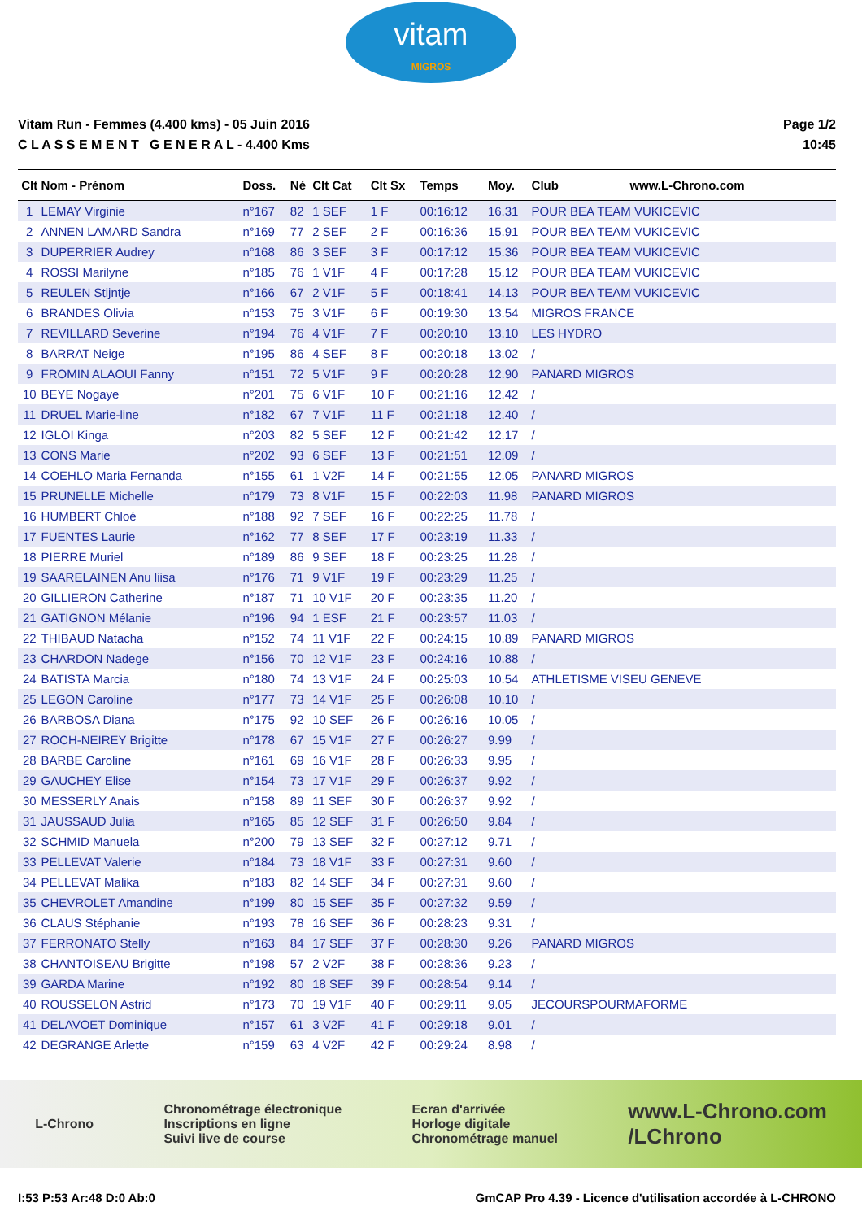vitam
MIGROS
Vitam Run - Femmes (4.400 kms) - 05 Juin 2016
C L A S S E M E N T G E N E R A L - 4.400 Kms
Page 1/2
10:45
| Clt | Nom - Prénom | Doss. | Né | Clt Cat | Clt Sx | Temps | Moy. | Club www.L-Chrono.com |
| --- | --- | --- | --- | --- | --- | --- | --- | --- |
| 1 | LEMAY Virginie | n°167 | 82 | 1 SEF | 1 F | 00:16:12 | 16.31 | POUR BEA TEAM VUKICEVIC |
| 2 | ANNEN LAMARD Sandra | n°169 | 77 | 2 SEF | 2 F | 00:16:36 | 15.91 | POUR BEA TEAM VUKICEVIC |
| 3 | DUPERRIER Audrey | n°168 | 86 | 3 SEF | 3 F | 00:17:12 | 15.36 | POUR BEA TEAM VUKICEVIC |
| 4 | ROSSI Marilyne | n°185 | 76 | 1 V1F | 4 F | 00:17:28 | 15.12 | POUR BEA TEAM VUKICEVIC |
| 5 | REULEN Stijntje | n°166 | 67 | 2 V1F | 5 F | 00:18:41 | 14.13 | POUR BEA TEAM VUKICEVIC |
| 6 | BRANDES Olivia | n°153 | 75 | 3 V1F | 6 F | 00:19:30 | 13.54 | MIGROS FRANCE |
| 7 | REVILLARD Severine | n°194 | 76 | 4 V1F | 7 F | 00:20:10 | 13.10 | LES HYDRO |
| 8 | BARRAT Neige | n°195 | 86 | 4 SEF | 8 F | 00:20:18 | 13.02 | / |
| 9 | FROMIN ALAOUI Fanny | n°151 | 72 | 5 V1F | 9 F | 00:20:28 | 12.90 | PANARD MIGROS |
| 10 | BEYE Nogaye | n°201 | 75 | 6 V1F | 10 F | 00:21:16 | 12.42 | / |
| 11 | DRUEL Marie-line | n°182 | 67 | 7 V1F | 11 F | 00:21:18 | 12.40 | / |
| 12 | IGLOI Kinga | n°203 | 82 | 5 SEF | 12 F | 00:21:42 | 12.17 | / |
| 13 | CONS Marie | n°202 | 93 | 6 SEF | 13 F | 00:21:51 | 12.09 | / |
| 14 | COEHLO Maria Fernanda | n°155 | 61 | 1 V2F | 14 F | 00:21:55 | 12.05 | PANARD MIGROS |
| 15 | PRUNELLE Michelle | n°179 | 73 | 8 V1F | 15 F | 00:22:03 | 11.98 | PANARD MIGROS |
| 16 | HUMBERT Chloé | n°188 | 92 | 7 SEF | 16 F | 00:22:25 | 11.78 | / |
| 17 | FUENTES Laurie | n°162 | 77 | 8 SEF | 17 F | 00:23:19 | 11.33 | / |
| 18 | PIERRE Muriel | n°189 | 86 | 9 SEF | 18 F | 00:23:25 | 11.28 | / |
| 19 | SAARELAINEN Anu liisa | n°176 | 71 | 9 V1F | 19 F | 00:23:29 | 11.25 | / |
| 20 | GILLIERON Catherine | n°187 | 71 | 10 V1F | 20 F | 00:23:35 | 11.20 | / |
| 21 | GATIGNON Mélanie | n°196 | 94 | 1 ESF | 21 F | 00:23:57 | 11.03 | / |
| 22 | THIBAUD Natacha | n°152 | 74 | 11 V1F | 22 F | 00:24:15 | 10.89 | PANARD MIGROS |
| 23 | CHARDON Nadege | n°156 | 70 | 12 V1F | 23 F | 00:24:16 | 10.88 | / |
| 24 | BATISTA Marcia | n°180 | 74 | 13 V1F | 24 F | 00:25:03 | 10.54 | ATHLETISME VISEU GENEVE |
| 25 | LEGON Caroline | n°177 | 73 | 14 V1F | 25 F | 00:26:08 | 10.10 | / |
| 26 | BARBOSA Diana | n°175 | 92 | 10 SEF | 26 F | 00:26:16 | 10.05 | / |
| 27 | ROCH-NEIREY Brigitte | n°178 | 67 | 15 V1F | 27 F | 00:26:27 | 9.99 | / |
| 28 | BARBE Caroline | n°161 | 69 | 16 V1F | 28 F | 00:26:33 | 9.95 | / |
| 29 | GAUCHEY Elise | n°154 | 73 | 17 V1F | 29 F | 00:26:37 | 9.92 | / |
| 30 | MESSERLY Anais | n°158 | 89 | 11 SEF | 30 F | 00:26:37 | 9.92 | / |
| 31 | JAUSSAUD Julia | n°165 | 85 | 12 SEF | 31 F | 00:26:50 | 9.84 | / |
| 32 | SCHMID Manuela | n°200 | 79 | 13 SEF | 32 F | 00:27:12 | 9.71 | / |
| 33 | PELLEVAT Valerie | n°184 | 73 | 18 V1F | 33 F | 00:27:31 | 9.60 | / |
| 34 | PELLEVAT Malika | n°183 | 82 | 14 SEF | 34 F | 00:27:31 | 9.60 | / |
| 35 | CHEVROLET Amandine | n°199 | 80 | 15 SEF | 35 F | 00:27:32 | 9.59 | / |
| 36 | CLAUS Stéphanie | n°193 | 78 | 16 SEF | 36 F | 00:28:23 | 9.31 | / |
| 37 | FERRONATO Stelly | n°163 | 84 | 17 SEF | 37 F | 00:28:30 | 9.26 | PANARD MIGROS |
| 38 | CHANTOISEAU Brigitte | n°198 | 57 | 2 V2F | 38 F | 00:28:36 | 9.23 | / |
| 39 | GARDA Marine | n°192 | 80 | 18 SEF | 39 F | 00:28:54 | 9.14 | / |
| 40 | ROUSSELON Astrid | n°173 | 70 | 19 V1F | 40 F | 00:29:11 | 9.05 | JECOURSPOURMAFORME |
| 41 | DELAVOET Dominique | n°157 | 61 | 3 V2F | 41 F | 00:29:18 | 9.01 | / |
| 42 | DEGRANGE Arlette | n°159 | 63 | 4 V2F | 42 F | 00:29:24 | 8.98 | / |
L-Chrono
Chronométrage électronique
Inscriptions en ligne
Suivi live de course
Ecran d'arrivée
Horloge digitale
Chronométrage manuel
www.L-Chrono.com
/LChrono
I:53 P:53 Ar:48 D:0 Ab:0 GmCAP Pro 4.39 - Licence d'utilisation accordée à L-CHRONO